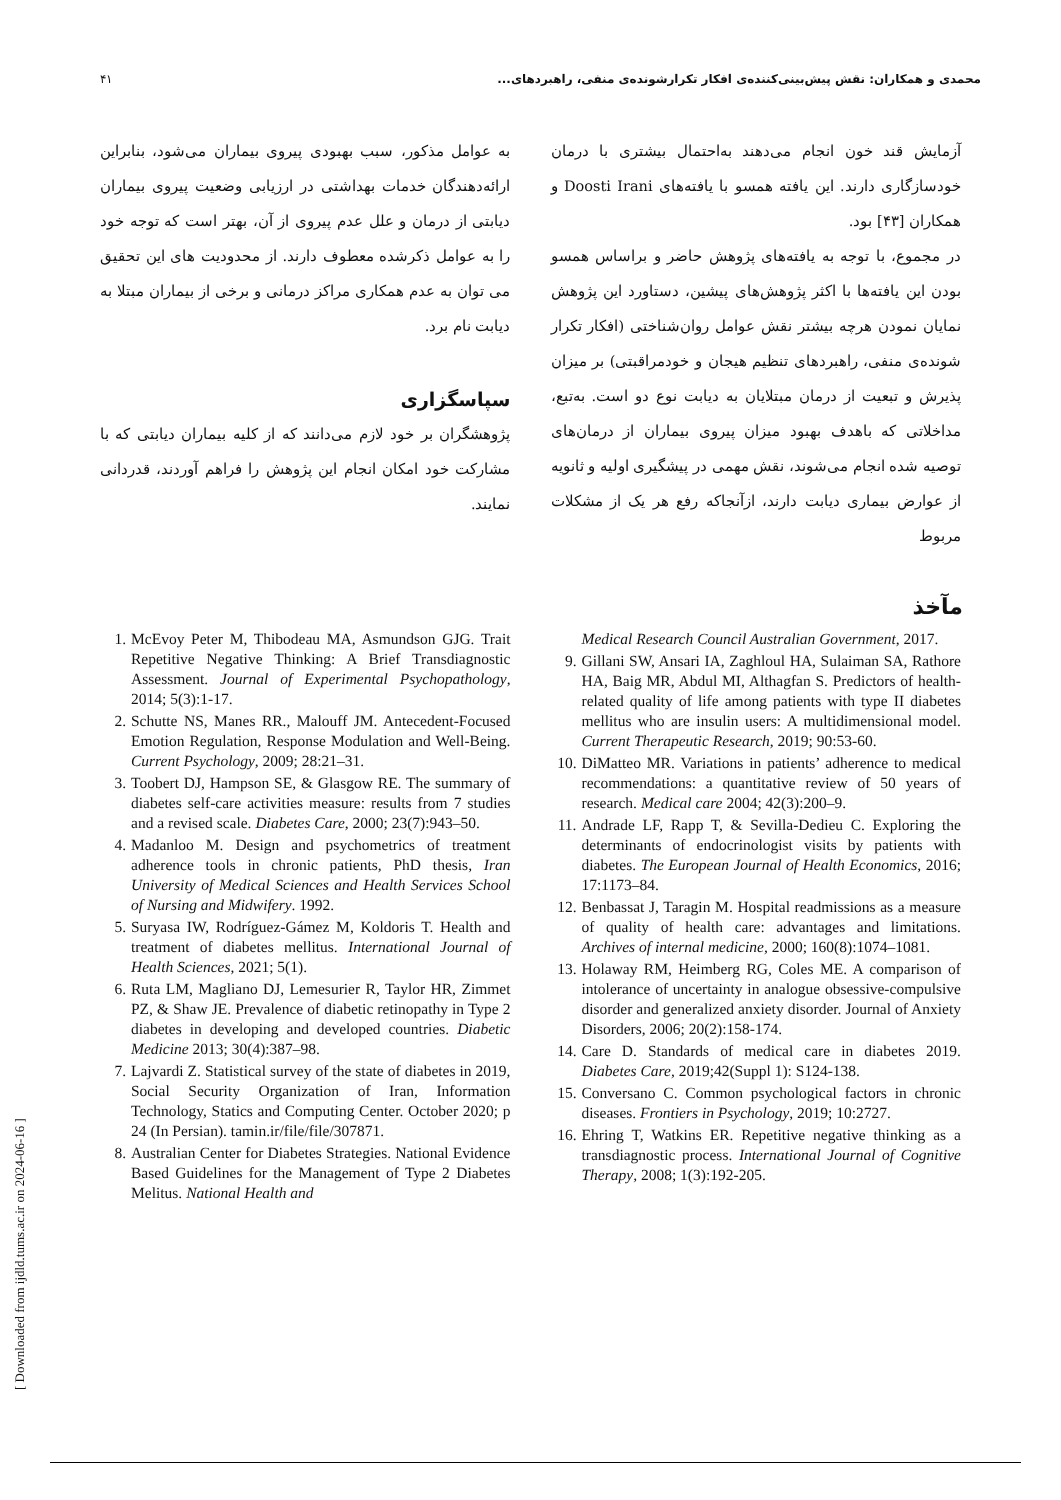۴۱ محمدی و همکاران: نقش پیش‌بینی‌کننده‌ی افکار تکرارشونده‌ی منفی، راهبردهای...
آزمایش قند خون انجام می‌دهند به‌احتمال بیشتری با درمان خودسازگاری دارند. این یافته همسو با یافته‌های Doosti Irani و همکاران [۴۳] بود.
در مجموع، با توجه به یافته‌های پژوهش حاضر و براساس همسو بودن این یافته‌ها با اکثر پژوهش‌های پیشین، دستاورد این پژوهش نمایان نمودن هرچه بیشتر نقش عوامل روان‌شناختی (افکار تکرار شونده‌ی منفی، راهبردهای تنظیم هیجان و خودمراقبتی) بر میزان پذیرش و تبعیت از درمان مبتلایان به دیابت نوع دو است. به‌تبع، مداخلاتی که باهدف بهبود میزان پیروی بیماران از درمان‌های توصیه شده انجام می‌شوند، نقش مهمی در پیشگیری اولیه و ثانویه از عوارض بیماری دیابت دارند، ازآنجاکه رفع هر یک از مشکلات مربوط
به عوامل مذکور، سبب بهبودی پیروی بیماران می‌شود، بنابراین ارائه‌دهندگان خدمات بهداشتی در ارزیابی وضعیت پیروی بیماران دیابتی از درمان و علل عدم پیروی از آن، بهتر است که توجه خود را به عوامل ذکرشده معطوف دارند. از محدودیت های این تحقیق می توان به عدم همکاری مراکز درمانی و برخی از بیماران مبتلا به دیابت نام برد.
سپاسگزاری
پژوهشگران بر خود لازم می‌دانند که از کلیه بیماران دیابتی که با مشارکت خود امکان انجام این پژوهش را فراهم آوردند، قدردانی نمایند.
مآخذ
Medical Research Council Australian Government, 2017.
9. Gillani SW, Ansari IA, Zaghloul HA, Sulaiman SA, Rathore HA, Baig MR, Abdul MI, Althagfan S. Predictors of health-related quality of life among patients with type II diabetes mellitus who are insulin users: A multidimensional model. Current Therapeutic Research, 2019; 90:53-60.
10. DiMatteo MR. Variations in patients’ adherence to medical recommendations: a quantitative review of 50 years of research. Medical care 2004; 42(3):200–9.
11. Andrade LF, Rapp T, & Sevilla-Dedieu C. Exploring the determinants of endocrinologist visits by patients with diabetes. The European Journal of Health Economics, 2016; 17:1173–84.
12. Benbassat J, Taragin M. Hospital readmissions as a measure of quality of health care: advantages and limitations. Archives of internal medicine, 2000; 160(8):1074–1081.
13. Holaway RM, Heimberg RG, Coles ME. A comparison of intolerance of uncertainty in analogue obsessive-compulsive disorder and generalized anxiety disorder. Journal of Anxiety Disorders, 2006; 20(2):158-174.
14. Care D. Standards of medical care in diabetes 2019. Diabetes Care, 2019;42(Suppl 1): S124-138.
15. Conversano C. Common psychological factors in chronic diseases. Frontiers in Psychology, 2019; 10:2727.
16. Ehring T, Watkins ER. Repetitive negative thinking as a transdiagnostic process. International Journal of Cognitive Therapy, 2008; 1(3):192-205.
1. McEvoy Peter M, Thibodeau MA, Asmundson GJG. Trait Repetitive Negative Thinking: A Brief Transdiagnostic Assessment. Journal of Experimental Psychopathology, 2014; 5(3):1-17.
2. Schutte NS, Manes RR., Malouff JM. Antecedent-Focused Emotion Regulation, Response Modulation and Well-Being. Current Psychology, 2009; 28:21–31.
3. Toobert DJ, Hampson SE, & Glasgow RE. The summary of diabetes self-care activities measure: results from 7 studies and a revised scale. Diabetes Care, 2000; 23(7):943–50.
4. Madanloo M. Design and psychometrics of treatment adherence tools in chronic patients, PhD thesis, Iran University of Medical Sciences and Health Services School of Nursing and Midwifery. 1992.
5. Suryasa IW, Rodríguez-Gámez M, Koldoris T. Health and treatment of diabetes mellitus. International Journal of Health Sciences, 2021; 5(1).
6. Ruta LM, Magliano DJ, Lemesurier R, Taylor HR, Zimmet PZ, & Shaw JE. Prevalence of diabetic retinopathy in Type 2 diabetes in developing and developed countries. Diabetic Medicine 2013; 30(4):387–98.
7. Lajvardi Z. Statistical survey of the state of diabetes in 2019, Social Security Organization of Iran, Information Technology, Statics and Computing Center. October 2020; p 24 (In Persian). tamin.ir/file/file/307871.
8. Australian Center for Diabetes Strategies. National Evidence Based Guidelines for the Management of Type 2 Diabetes Melitus. National Health and
[ Downloaded from ijdld.tums.ac.ir on 2024-06-16 ]